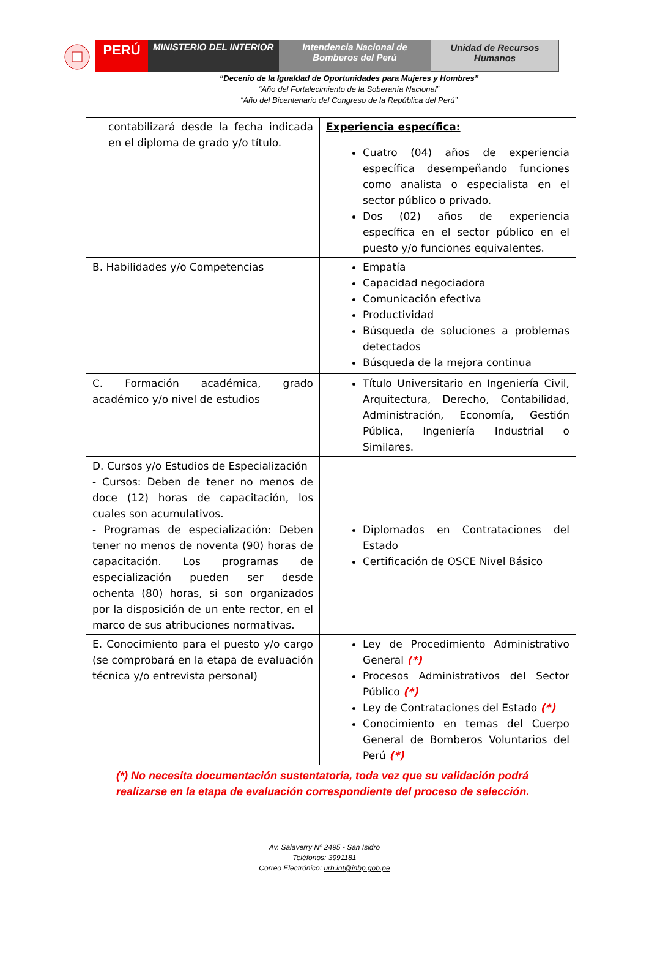PERÚ
MINISTERIO DEL INTERIOR Intendencia Nacional de
Bomberos del Perú
Unidad de Recursos
Humanos
“Decenio de la Igualdad de Oportunidades para Mujeres y Hombres”
“Año del Fortalecimiento de la Soberanía Nacional”
“Año del Bicentenario del Congreso de la República del Perú”
| contabilizará desde la fecha indicada en el diploma de grado y/o título. | Experiencia específica: Cuatro (04) años de experiencia específica desempeñando funciones como analista o especialista en el sector público o privado. Dos (02) años de experiencia específica en el sector público en el puesto y/o funciones equivalentes. |
| B. Habilidades y/o Competencias | Empatía Capacidad negociadora Comunicación efectiva Productividad Búsqueda de soluciones a problemas detectados Búsqueda de la mejora continua |
| C. Formación académica, grado académico y/o nivel de estudios | Título Universitario en Ingeniería Civil, Arquitectura, Derecho, Contabilidad, Administración, Economía, Gestión Pública, Ingeniería Industrial o Similares. |
| D. Cursos y/o Estudios de Especialización - Cursos: Deben de tener no menos de doce (12) horas de capacitación, los cuales son acumulativos. - Programas de especialización: Deben tener no menos de noventa (90) horas de capacitación. Los programas de especialización pueden ser desde ochenta (80) horas, si son organizados por la disposición de un ente rector, en el marco de sus atribuciones normativas. | Diplomados en Contrataciones del Estado Certificación de OSCE Nivel Básico |
| E. Conocimiento para el puesto y/o cargo (se comprobará en la etapa de evaluación técnica y/o entrevista personal) | Ley de Procedimiento Administrativo General (*) Procesos Administrativos del Sector Público (*) Ley de Contrataciones del Estado (*) Conocimiento en temas del Cuerpo General de Bomberos Voluntarios del Perú (*) |
(*) No necesita documentación sustentatoria, toda vez que su validación podrá realizarse en la etapa de evaluación correspondiente del proceso de selección.
Av. Salaverry Nº 2495 - San Isidro
Teléfonos: 3991181
Correo Electrónico: urh.int@inbp.gob.pe